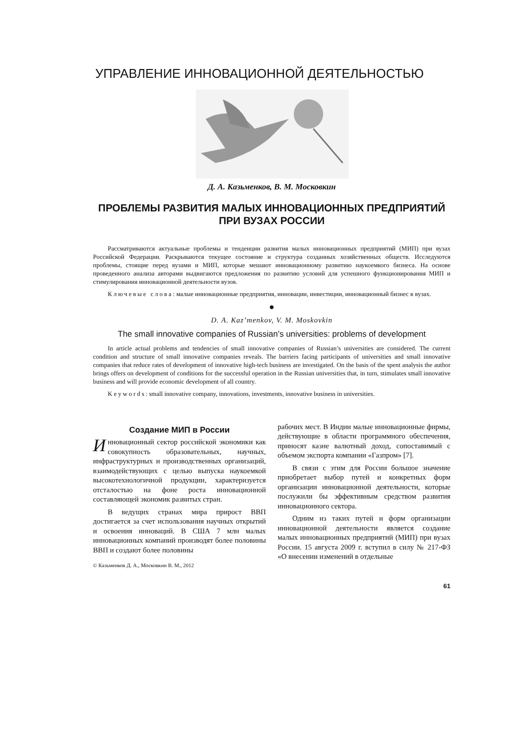УПРАВЛЕНИЕ ИННОВАЦИОННОЙ ДЕЯТЕЛЬНОСТЬЮ
Д. А. Казьменков, В. М. Московкин
ПРОБЛЕМЫ РАЗВИТИЯ МАЛЫХ ИННОВАЦИОННЫХ ПРЕДПРИЯТИЙ
ПРИ ВУЗАХ РОССИИ
Рассматриваются актуальные проблемы и тенденции развития малых инновационных предприятий (МИП) при вузах Российской Федерации. Раскрываются текущее состояние и структура созданных хозяйственных обществ. Исследуются проблемы, стоящие перед вузами и МИП, которые мешают инновационному развитию наукоемкого бизнеса. На основе проведенного анализа авторами выдвигаются предложения по развитию условий для успешного функционирования МИП и стимулирования инновационной деятельности вузов.
Ключевые слова: малые инновационные предприятия, инновации, инвестиции, инновационный бизнес в вузах.
●
D. A. Kaz’menkov, V. M. Moskovkin
The small innovative companies of Russian’s universities: problems of development
In article actual problems and tendencies of small innovative companies of Russian’s universities are considered. The current condition and structure of small innovative companies reveals. The barriers facing participants of universities and small innovative companies that reduce rates of development of innovative high-tech business are investigated. On the basis of the spent analysis the author brings offers on development of conditions for the successful operation in the Russian universities that, in turn, stimulates small innovative business and will provide economic development of all country.
Keywords: small innovative company, innovations, investments, innovative business in universities.
Создание МИП в России
Инновационный сектор российской экономики как совокупность образовательных, научных, инфраструктурных и производственных организаций, взаимодействующих с целью выпуска наукоемкой высокотехнологичной продукции, характеризуется отсталостью на фоне роста инновационной составляющей экономик развитых стран.
В ведущих странах мира прирост ВВП достигается за счет использования научных открытий и освоения инноваций. В США 7 млн малых инновационных компаний производят более половины ВВП и создают более половины
© Казьменков Д. А., Московкин В. М., 2012
рабочих мест. В Индии малые инновационные фирмы, действующие в области программного обеспечения, приносят казне валютный доход, сопоставимый с объемом экспорта компании «Газпром» [7].
В связи с этим для России большое значение приобретает выбор путей и конкретных форм организации инновационной деятельности, которые послужили бы эффективным средством развития инновационного сектора.
Одним из таких путей и форм организации инновационной деятельности является создание малых инновационных предприятий (МИП) при вузах России. 15 августа 2009 г. вступил в силу № 217-ФЗ «О внесении изменений в отдельные
61